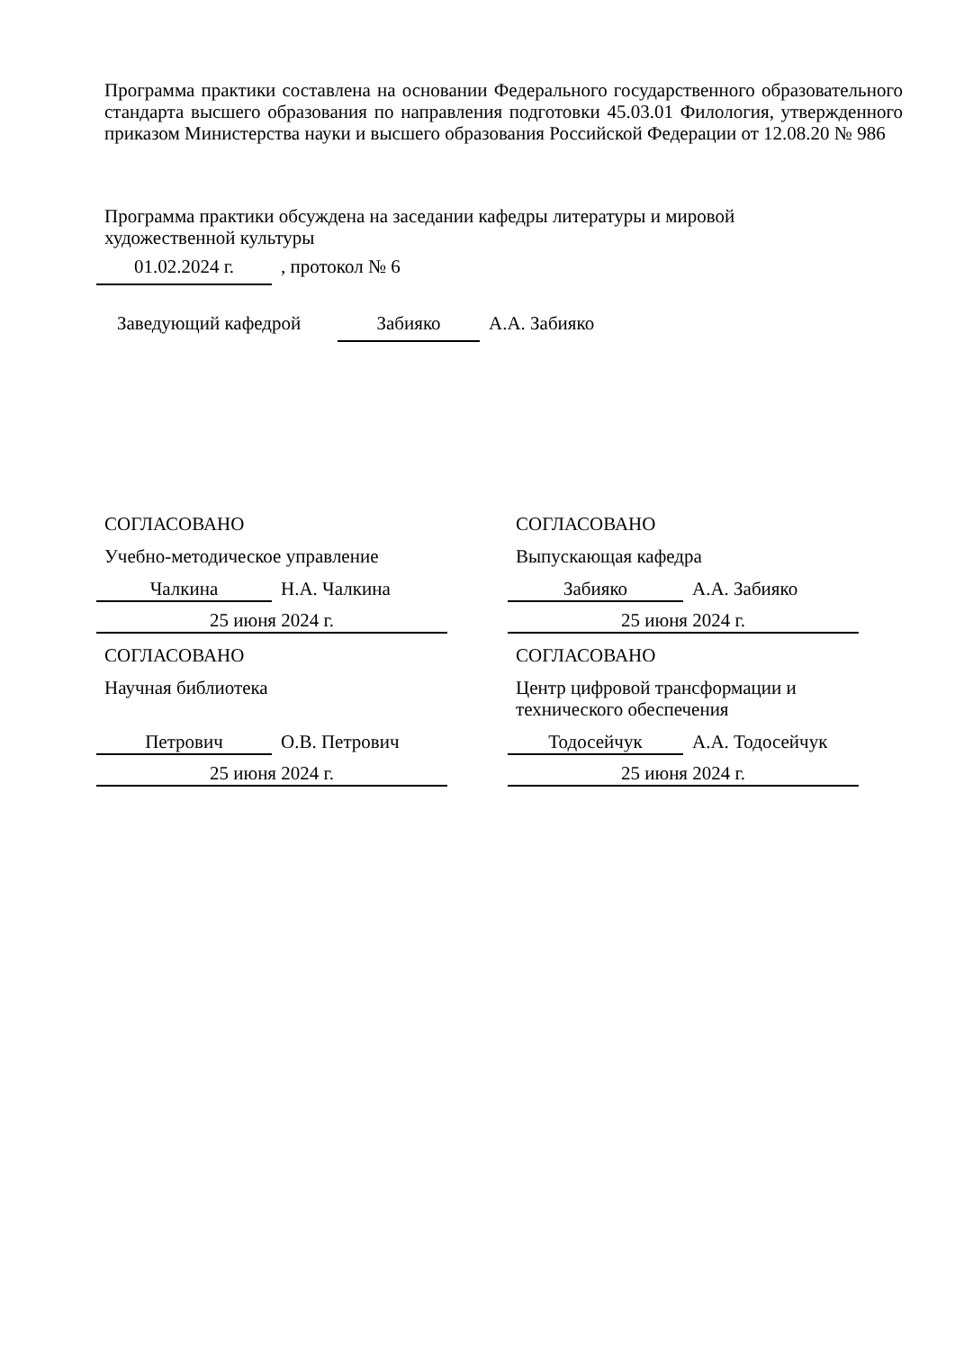Программа практики составлена на основании Федерального государственного образовательного стандарта высшего образования по направления подготовки 45.03.01 Филология, утвержденного приказом Министерства науки и высшего образования Российской Федерации от 12.08.20 № 986
Программа практики обсуждена на заседании кафедры литературы и мировой
художественной культуры
01.02.2024 г.
, протокол № 6
Заведующий кафедрой
Забияко
А.А. Забияко
СОГЛАСОВАНО
Учебно-методическое управление
Чалкина
Н.А. Чалкина
25 июня 2024 г.
СОГЛАСОВАНО
Научная библиотека
Петрович
О.В. Петрович
25 июня 2024 г.
СОГЛАСОВАНО
Выпускающая кафедра
Забияко
А.А. Забияко
25 июня 2024 г.
СОГЛАСОВАНО
Центр цифровой трансформации и
технического обеспечения
Тодосейчук
А.А. Тодосейчук
25 июня 2024 г.